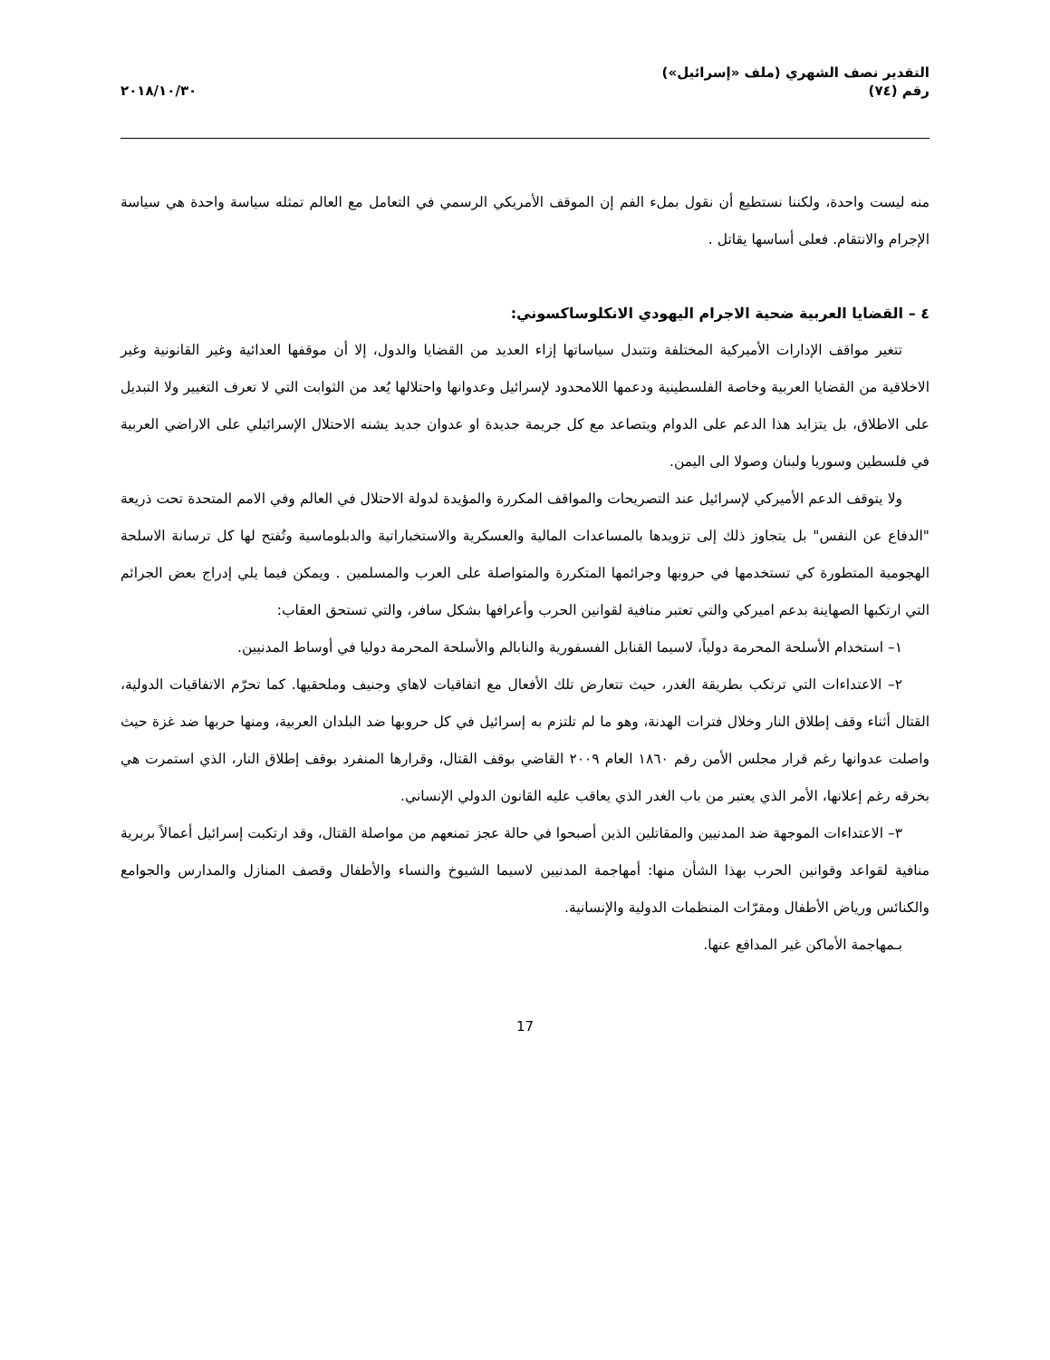التقدير نصف الشهري (ملف «إسرائيل»)
رقم (٧٤)
٢٠١٨/١٠/٣٠
منه ليست واحدة، ولكننا نستطيع أن نقول بملء الفم إن الموقف الأمريكي الرسمي في التعامل مع العالم تمثله سياسة واحدة هي سياسة الإجرام والانتقام. فعلى أساسها يقاتل .
٤ – القضايا العربية ضحية الاجرام اليهودي الانكلوساكسوني:
تتغير مواقف الإدارات الأميركية المختلفة وتتبدل سياساتها إزاء العديد من القضايا والدول، إلا أن موقفها العدائية وغير القانونية وغير الاخلاقية من القضايا العربية وخاصة الفلسطينية ودعمها اللامحدود لإسرائيل وعدوانها واحتلالها يُعد من الثوابت التي لا تعرف التغيير ولا التبديل على الاطلاق، بل يتزايد هذا الدعم على الدوام ويتصاعد مع كل جريمة جديدة او عدوان جديد يشنه الاحتلال الإسرائيلي على الاراضي العربية في فلسطين وسوريا ولبنان وصولا الى اليمن.
ولا يتوقف الدعم الأميركي لإسرائيل عند التصريحات والمواقف المكررة والمؤيدة لدولة الاحتلال في العالم وفي الامم المتحدة تحت ذريعة "الدفاع عن النفس" بل يتجاوز ذلك إلى تزويدها بالمساعدات المالية والعسكرية والاستخباراتية والدبلوماسية وتُفتح لها كل ترسانة الاسلحة الهجومية المتطورة كي تستخدمها في حروبها وجرائمها المتكررة والمتواصلة على العرب والمسلمين . ويمكن فيما يلي إدراج بعض الجرائم التي ارتكبها الصهاينة بدعم اميركي والتي تعتبر منافية لقوانين الحرب وأعرافها بشكل سافر، والتي تستحق العقاب:
١– استخدام الأسلحة المحرمة دولياً، لاسيما القنابل الفسفورية والنابالم والأسلحة المحرمة دوليا في أوساط المدنيين.
٢– الاعتداءات التي ترتكب بطريقة الغدر، حيث تتعارض تلك الأفعال مع اتفاقيات لاهاي وجنيف وملحقيها. كما تحرّم الاتفاقيات الدولية، القتال أثناء وقف إطلاق النار وخلال فترات الهدنة، وهو ما لم تلتزم به إسرائيل في كل حروبها ضد البلدان العربية، ومنها حربها ضد غزة حيث واصلت عدوانها رغم قرار مجلس الأمن رقم ١٨٦٠ العام ٢٠٠٩ القاضي بوقف القتال، وقرارها المنفرد بوقف إطلاق النار، الذي استمرت هي بخرقه رغم إعلانها، الأمر الذي يعتبر من باب الغدر الذي يعاقب عليه القانون الدولي الإنساني.
٣– الاعتداءات الموجهة ضد المدنيين والمقاتلين الذين أصبحوا في حالة عجز تمنعهم من مواصلة القتال، وقد ارتكبت إسرائيل أعمالاً بربرية منافية لقواعد وقوانين الحرب بهذا الشأن منها: أمهاجمة المدنيين لاسيما الشيوخ والنساء والأطفال وقصف المنازل والمدارس والجوامع والكنائس ورياض الأطفال ومقرّات المنظمات الدولية والإنسانية.
بـمهاجمة الأماكن غير المدافع عنها.
17